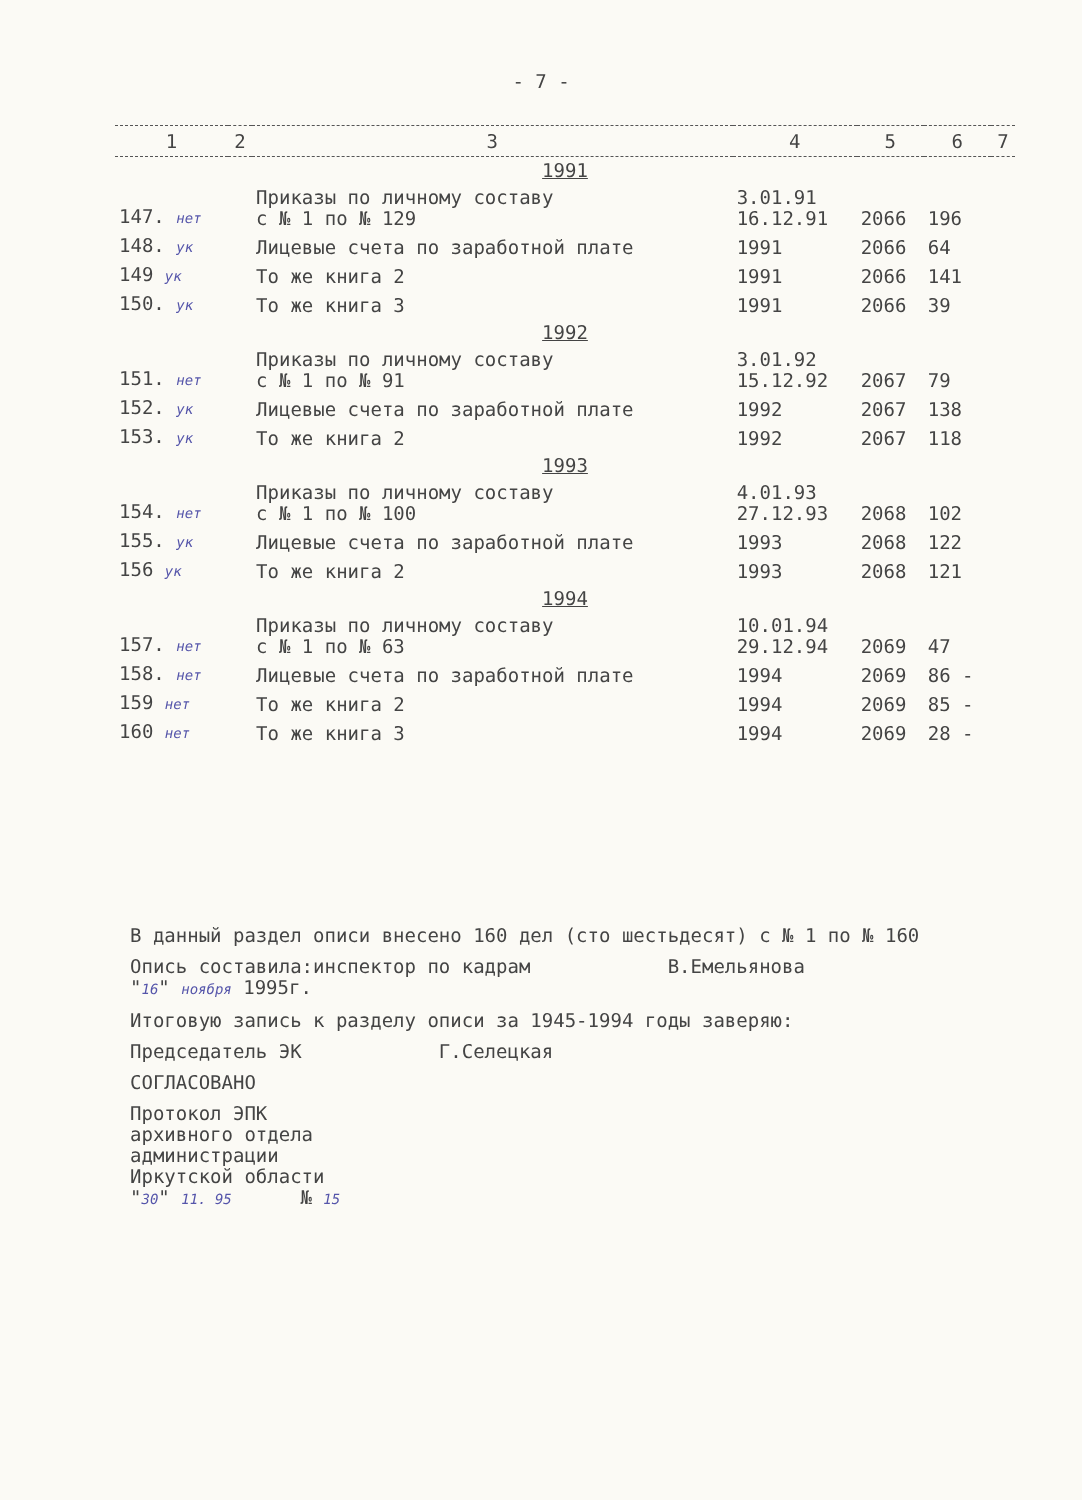- 7 -
| 1 | 2 | 3 | 4 | 5 | 6 | 7 |
| --- | --- | --- | --- | --- | --- | --- |
| 1991 | | | | | | |
| 147. нет | | Приказы по личному составу с № 1 по № 129 | 3.01.91 16.12.91 | 2066 | 196 | |
| 148. ук | | Лицевые счета по заработной плате | 1991 | 2066 | 64 | |
| 149 ук | | То же книга 2 | 1991 | 2066 | 141 | |
| 150. ук | | То же книга 3 | 1991 | 2066 | 39 | |
| 1992 | | | | | | |
| 151. нет | | Приказы по личному составу с № 1 по № 91 | 3.01.92 15.12.92 | 2067 | 79 | |
| 152. ук | | Лицевые счета по заработной плате | 1992 | 2067 | 138 | |
| 153. ук | | То же книга 2 | 1992 | 2067 | 118 | |
| 1993 | | | | | | |
| 154. нет | | Приказы по личному составу с № 1 по № 100 | 4.01.93 27.12.93 | 2068 | 102 | |
| 155. ук | | Лицевые счета по заработной плате | 1993 | 2068 | 122 | |
| 156 ук | | То же книга 2 | 1993 | 2068 | 121 | |
| 1994 | | | | | | |
| 157. нет | | Приказы по личному составу с № 1 по № 63 | 10.01.94 29.12.94 | 2069 | 47 | |
| 158. нет | | Лицевые счета по заработной плате | 1994 | 2069 | 86 - | |
| 159 нет | | То же книга 2 | 1994 | 2069 | 85 - | |
| 160 нет | | То же книга 3 | 1994 | 2069 | 28 - | |
В данный раздел описи внесено 160 дел (сто шестьдесят) с № 1 по № 160
Опись составила:инспектор по кадрам В.Емельянова
"16" ноября 1995г.
Итоговую запись к разделу описи за 1945-1994 годы заверяю:
Председатель ЭК Г.Селецкая
СОГЛАСОВАНО
Протокол ЭПК
архивного отдела
администрации
Иркутской области
"30" 11. 95 № 15